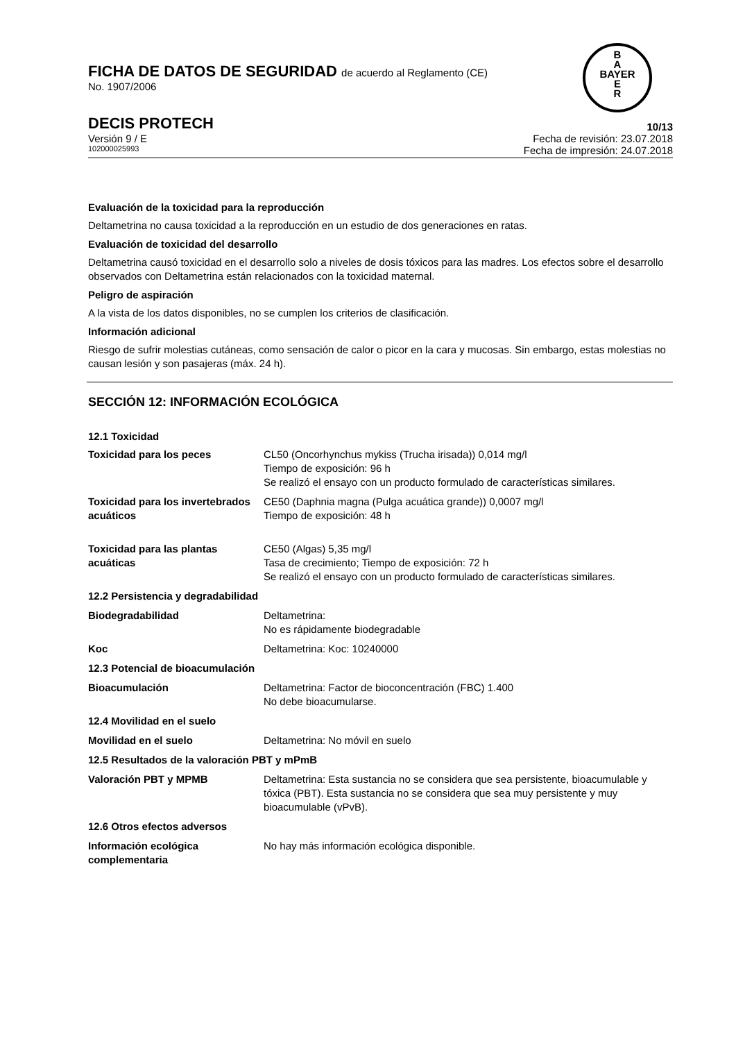FICHA DE DATOS DE SEGURIDAD de acuerdo al Reglamento (CE)
No. 1907/2006
B
A
BAYER
E
R
DECIS PROTECH
10/13
Versión 9 / E Fecha de revisión: 23.07.2018
102000025993 Fecha de impresión: 24.07.2018
Evaluación de la toxicidad para la reproducción
Deltametrina no causa toxicidad a la reproducción en un estudio de dos generaciones en ratas.
Evaluación de toxicidad del desarrollo
Deltametrina causó toxicidad en el desarrollo solo a niveles de dosis tóxicos para las madres. Los efectos sobre el desarrollo observados con Deltametrina están relacionados con la toxicidad maternal.
Peligro de aspiración
A la vista de los datos disponibles, no se cumplen los criterios de clasificación.
Información adicional
Riesgo de sufrir molestias cutáneas, como sensación de calor o picor en la cara y mucosas. Sin embargo, estas molestias no causan lesión y son pasajeras (máx. 24 h).
SECCIÓN 12: INFORMACIÓN ECOLÓGICA
12.1 Toxicidad
| Toxicidad para los peces | CL50 (Oncorhynchus mykiss (Trucha irisada)) 0,014 mg/l Tiempo de exposición: 96 h Se realizó el ensayo con un producto formulado de características similares. |
| Toxicidad para los invertebrados acuáticos | CE50 (Daphnia magna (Pulga acuática grande)) 0,0007 mg/l Tiempo de exposición: 48 h |
| Toxicidad para las plantas acuáticas | CE50 (Algas) 5,35 mg/l Tasa de crecimiento; Tiempo de exposición: 72 h Se realizó el ensayo con un producto formulado de características similares. |
| 12.2 Persistencia y degradabilidad | |
| Biodegradabilidad | Deltametrina: No es rápidamente biodegradable |
| Koc | Deltametrina: Koc: 10240000 |
| 12.3 Potencial de bioacumulación | |
| Bioacumulación | Deltametrina: Factor de bioconcentración (FBC) 1.400 No debe bioacumularse. |
| 12.4 Movilidad en el suelo | |
| Movilidad en el suelo | Deltametrina: No móvil en suelo |
| 12.5 Resultados de la valoración PBT y mPmB | |
| Valoración PBT y MPMB | Deltametrina: Esta sustancia no se considera que sea persistente, bioacumulable y tóxica (PBT). Esta sustancia no se considera que sea muy persistente y muy bioacumulable (vPvB). |
| 12.6 Otros efectos adversos | |
| Información ecológica complementaria | No hay más información ecológica disponible. |